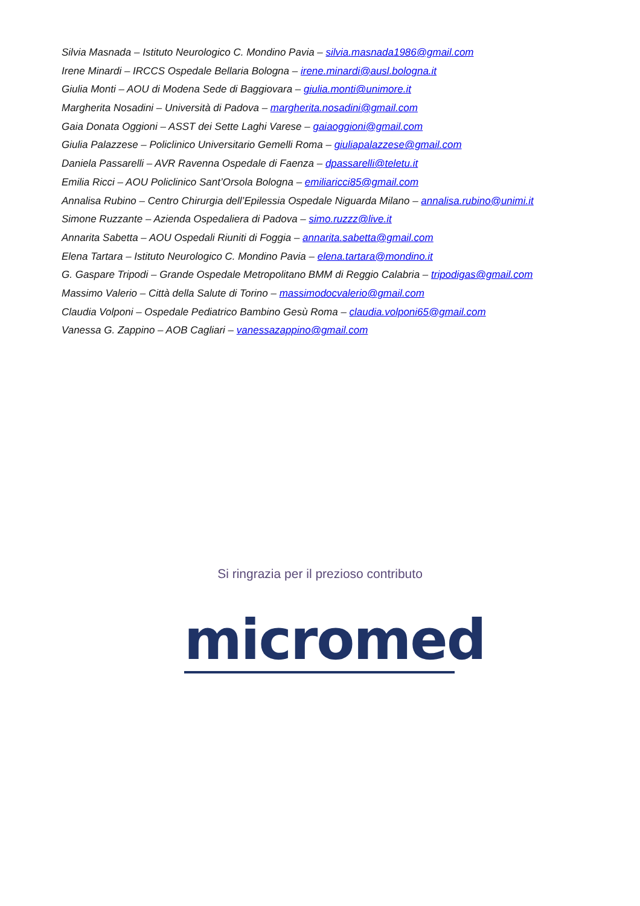Silvia Masnada – Istituto Neurologico C. Mondino Pavia – silvia.masnada1986@gmail.com
Irene Minardi – IRCCS Ospedale Bellaria Bologna – irene.minardi@ausl.bologna.it
Giulia Monti – AOU di Modena Sede di Baggiovara – giulia.monti@unimore.it
Margherita Nosadini – Università di Padova – margherita.nosadini@gmail.com
Gaia Donata Oggioni – ASST dei Sette Laghi Varese – gaiaoggioni@gmail.com
Giulia Palazzese – Policlinico Universitario Gemelli Roma – giuliapalazzese@gmail.com
Daniela Passarelli – AVR Ravenna Ospedale di Faenza – dpassarelli@teletu.it
Emilia Ricci – AOU Policlinico Sant’Orsola Bologna – emiliaricci85@gmail.com
Annalisa Rubino – Centro Chirurgia dell’Epilessia Ospedale Niguarda Milano – annalisa.rubino@unimi.it
Simone Ruzzante – Azienda Ospedaliera di Padova – simo.ruzzz@live.it
Annarita Sabetta – AOU Ospedali Riuniti di Foggia – annarita.sabetta@gmail.com
Elena Tartara – Istituto Neurologico C. Mondino Pavia – elena.tartara@mondino.it
G. Gaspare Tripodi – Grande Ospedale Metropolitano BMM di Reggio Calabria – tripodigas@gmail.com
Massimo Valerio – Città della Salute di Torino – massimodocvalerio@gmail.com
Claudia Volponi – Ospedale Pediatrico Bambino Gesù Roma – claudia.volponi65@gmail.com
Vanessa G. Zappino – AOB Cagliari – vanessazappino@gmail.com
Si ringrazia per il prezioso contributo
micromed